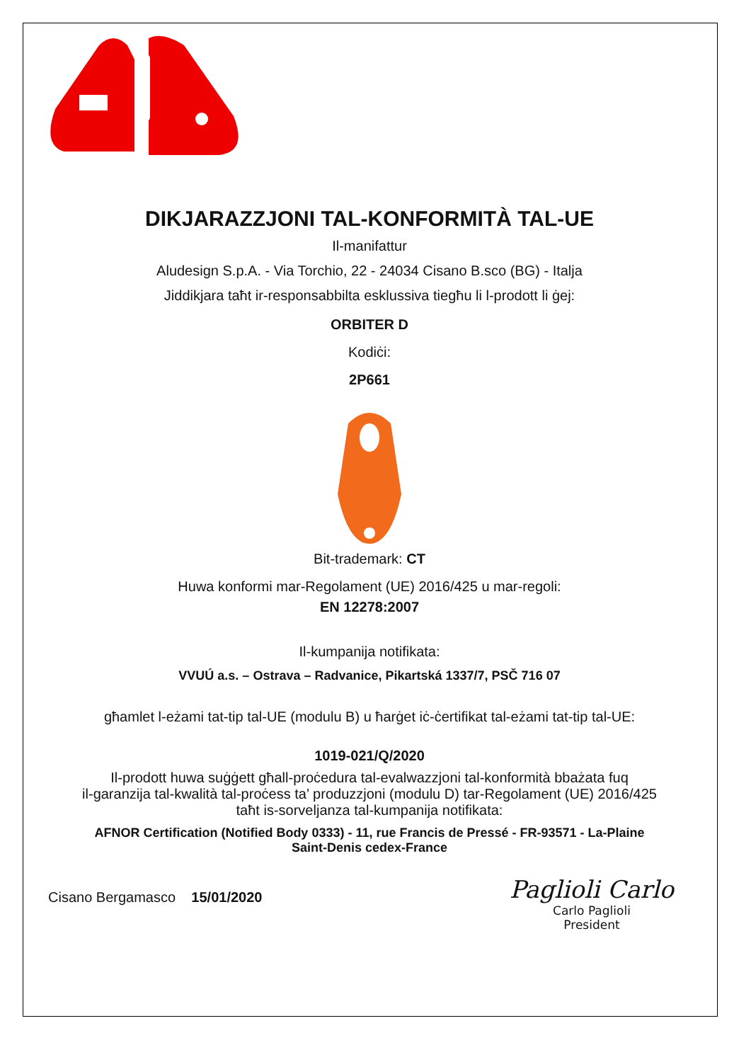DIKJARAZZJONI TAL-KONFORMITÀ TAL-UE
Il-manifattur
Aludesign S.p.A. - Via Torchio, 22 - 24034 Cisano B.sco (BG) - Italja
Jiddikjara taħt ir-responsabbilta esklussiva tiegħu li l-prodott li ġej:
ORBITER D
Kodiċi:
2P661
Bit-trademark: CT
Huwa konformi mar-Regolament (UE) 2016/425 u mar-regoli:
EN 12278:2007
Il-kumpanija notifikata:
VVUÚ a.s. – Ostrava – Radvanice, Pikartská 1337/7, PSČ 716 07
għamlet l-eżami tat-tip tal-UE (modulu B) u ħarġet iċ-ċertifikat tal-eżami tat-tip tal-UE:
1019-021/Q/2020
Il-prodott huwa suġġett għall-proċedura tal-evalwazzjoni tal-konformità bbażata fuq
il-garanzija tal-kwalità tal-proċess ta’ produzzjoni (modulu D) tar-Regolament (UE) 2016/425
taħt is-sorveljanza tal-kumpanija notifikata:
AFNOR Certification (Notified Body 0333) - 11, rue Francis de Pressé - FR-93571 - La-Plaine
Saint-Denis cedex-France
Cisano Bergamasco 15/01/2020
Paglioli Carlo
Carlo Paglioli
President